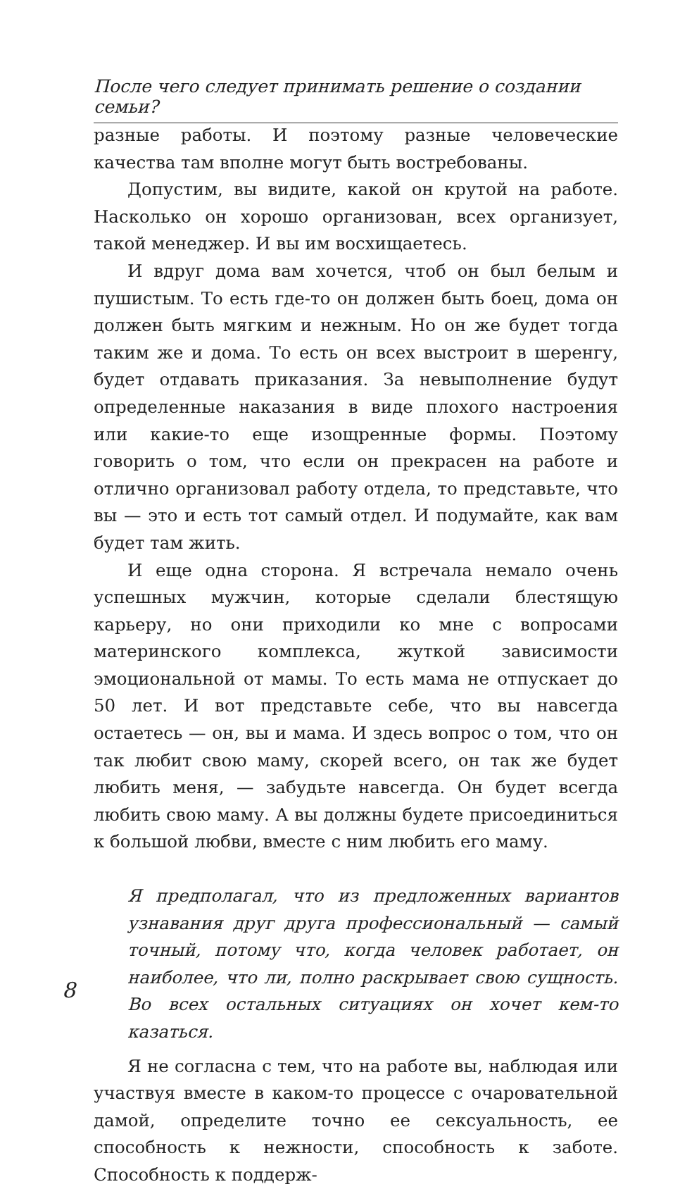После чего следует принимать решение о создании семьи?
разные работы. И поэтому разные человеческие качества там вполне могут быть востребованы.
Допустим, вы видите, какой он крутой на работе. Насколько он хорошо организован, всех организует, такой менеджер. И вы им восхищаетесь.
И вдруг дома вам хочется, чтоб он был белым и пушистым. То есть где-то он должен быть боец, дома он должен быть мягким и нежным. Но он же будет тогда таким же и дома. То есть он всех выстроит в шеренгу, будет отдавать приказания. За невыполнение будут определенные наказания в виде плохого настроения или какие-то еще изощренные формы. Поэтому говорить о том, что если он прекрасен на работе и отлично организовал работу отдела, то представьте, что вы — это и есть тот самый отдел. И подумайте, как вам будет там жить.
И еще одна сторона. Я встречала немало очень успешных мужчин, которые сделали блестящую карьеру, но они приходили ко мне с вопросами материнского комплекса, жуткой зависимости эмоциональной от мамы. То есть мама не отпускает до 50 лет. И вот представьте себе, что вы навсегда остаетесь — он, вы и мама. И здесь вопрос о том, что он так любит свою маму, скорей всего, он так же будет любить меня, — забудьте навсегда. Он будет всегда любить свою маму. А вы должны будете присоединиться к большой любви, вместе с ним любить его маму.
Я предполагал, что из предложенных вариантов узнавания друг друга профессиональный — самый точный, потому что, когда человек работает, он наиболее, что ли, полно раскрывает свою сущность. Во всех остальных ситуациях он хочет кем-то казаться.
Я не согласна с тем, что на работе вы, наблюдая или участвуя вместе в каком-то процессе с очаровательной дамой, определите точно ее сексуальность, ее способность к нежности, способность к заботе. Способность к поддерж-
8